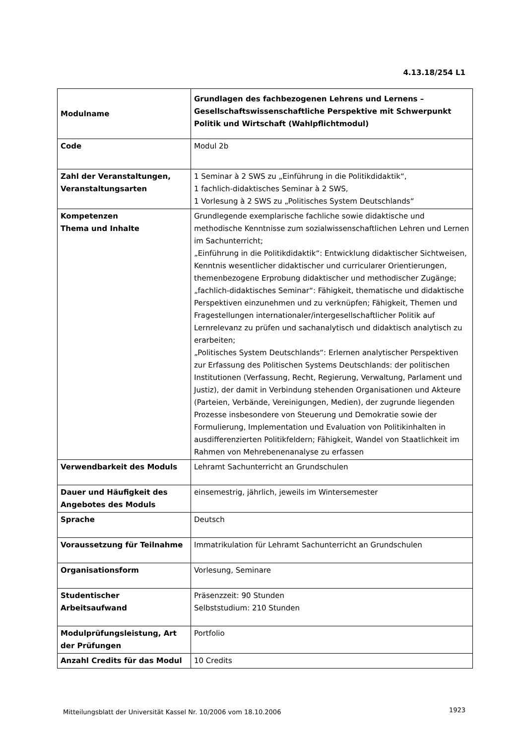4.13.18/254 L1
| Modulname | Grundlagen des fachbezogenen Lehrens und Lernens – Gesellschaftswissenschaftliche Perspektive mit Schwerpunkt Politik und Wirtschaft (Wahlpflichtmodul) |
| Code | Modul 2b |
| Zahl der Veranstaltungen, Veranstaltungsarten | 1 Seminar à 2 SWS zu „Einführung in die Politikdidaktik“, 1 fachlich-didaktisches Seminar à 2 SWS, 1 Vorlesung à 2 SWS zu „Politisches System Deutschlands“ |
| Kompetenzen Thema und Inhalte | Grundlegende exemplarische fachliche sowie didaktische und methodische Kenntnisse zum sozialwissenschaftlichen Lehren und Lernen im Sachunterricht; „Einführung in die Politikdidaktik“: Entwicklung didaktischer Sichtweisen, Kenntnis wesentlicher didaktischer und curricularer Orientierungen, themenbezogene Erprobung didaktischer und methodischer Zugänge; „fachlich-didaktisches Seminar“: Fähigkeit, thematische und didaktische Perspektiven einzunehmen und zu verknüpfen; Fähigkeit, Themen und Fragestellungen internationaler/intergesellschaftlicher Politik auf Lernrelevanz zu prüfen und sachanalytisch und didaktisch analytisch zu erarbeiten; „Politisches System Deutschlands“: Erlernen analytischer Perspektiven zur Erfassung des Politischen Systems Deutschlands: der politischen Institutionen (Verfassung, Recht, Regierung, Verwaltung, Parlament und Justiz), der damit in Verbindung stehenden Organisationen und Akteure (Parteien, Verbände, Vereinigungen, Medien), der zugrunde liegenden Prozesse insbesondere von Steuerung und Demokratie sowie der Formulierung, Implementation und Evaluation von Politikinhalten in ausdifferenzierten Politikfeldern; Fähigkeit, Wandel von Staatlichkeit im Rahmen von Mehrebenenanalyse zu erfassen |
| Verwendbarkeit des Moduls | Lehramt Sachunterricht an Grundschulen |
| Dauer und Häufigkeit des Angebotes des Moduls | einsemestrig, jährlich, jeweils im Wintersemester |
| Sprache | Deutsch |
| Voraussetzung für Teilnahme | Immatrikulation für Lehramt Sachunterricht an Grundschulen |
| Organisationsform | Vorlesung, Seminare |
| Studentischer Arbeitsaufwand | Präsenzzeit: 90 Stunden Selbststudium: 210 Stunden |
| Modulprüfungsleistung, Art der Prüfungen | Portfolio |
| Anzahl Credits für das Modul | 10 Credits |
Mitteilungsblatt der Universität Kassel Nr. 10/2006 vom 18.10.2006
1923